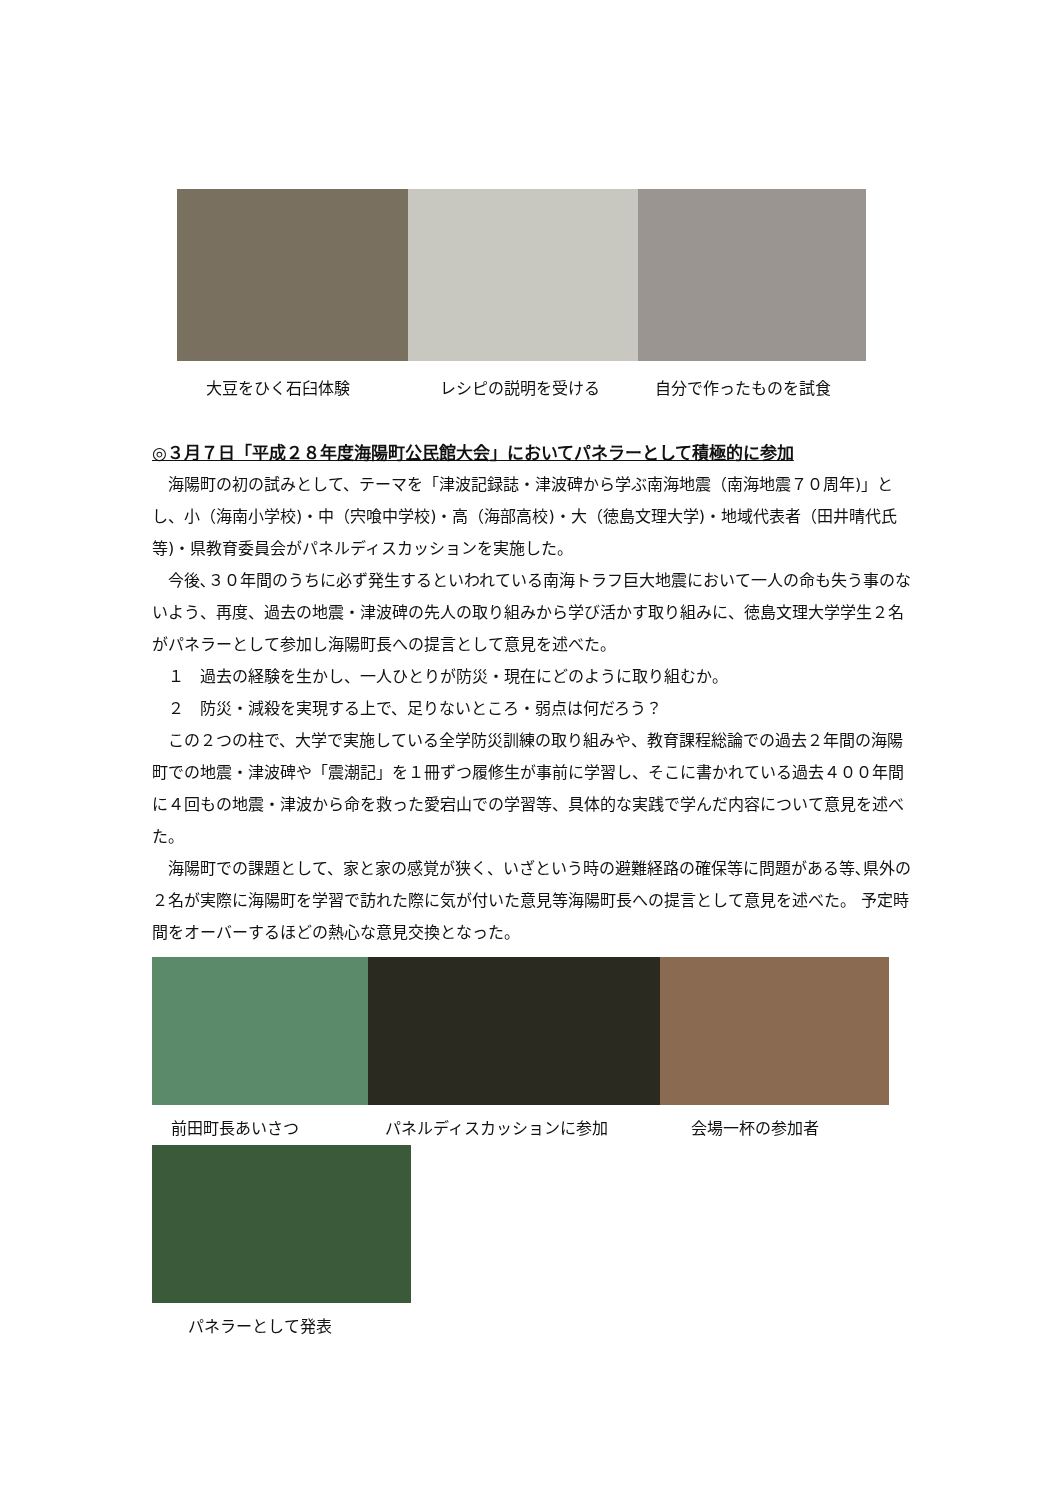大豆をひく石臼体験 レシピの説明を受ける 自分で作ったものを試食
◎３月７日「平成２８年度海陽町公民館大会」においてパネラーとして積極的に参加
　海陽町の初の試みとして、テーマを「津波記録誌・津波碑から学ぶ南海地震（南海地震７０周年)」とし、小（海南小学校)・中（宍喰中学校)・高（海部高校)・大（徳島文理大学)・地域代表者（田井晴代氏等)・県教育委員会がパネルディスカッションを実施した。
　今後､３０年間のうちに必ず発生するといわれている南海トラフ巨大地震において一人の命も失う事のないよう、再度、過去の地震・津波碑の先人の取り組みから学び活かす取り組みに、徳島文理大学学生２名がパネラーとして参加し海陽町長への提言として意見を述べた。
　１　過去の経験を生かし、一人ひとりが防災・現在にどのように取り組むか。
　２　防災・減殺を実現する上で、足りないところ・弱点は何だろう？
　この２つの柱で、大学で実施している全学防災訓練の取り組みや、教育課程総論での過去２年間の海陽町での地震・津波碑や「震潮記」を１冊ずつ履修生が事前に学習し、そこに書かれている過去４００年間に４回もの地震・津波から命を救った愛宕山での学習等、具体的な実践で学んだ内容について意見を述べた。
　海陽町での課題として、家と家の感覚が狭く、いざという時の避難経路の確保等に問題がある等､県外の２名が実際に海陽町を学習で訪れた際に気が付いた意見等海陽町長への提言として意見を述べた。 予定時間をオーバーするほどの熱心な意見交換となった。
前田町長あいさつ パネルディスカッションに参加 会場一杯の参加者
パネラーとして発表